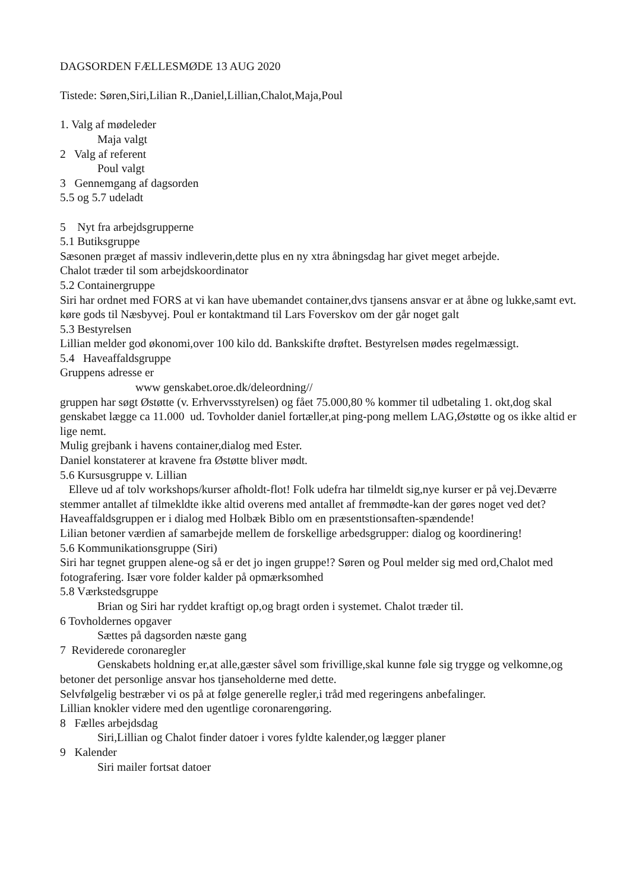DAGSORDEN FÆLLESMØDE 13 AUG 2020
Tistede: Søren,Siri,Lilian R.,Daniel,Lillian,Chalot,Maja,Poul
1. Valg af mødeleder
Maja valgt
2 Valg af referent
Poul valgt
3 Gennemgang af dagsorden
5.5 og 5.7 udeladt
5 Nyt fra arbejdsgrupperne
5.1 Butiksgruppe
Sæsonen præget af massiv indleverin,dette plus en ny xtra åbningsdag har givet meget arbejde.
Chalot træder til som arbejdskoordinator
5.2 Containergruppe
Siri har ordnet med FORS at vi kan have ubemandet container,dvs tjansens ansvar er at åbne og lukke,samt evt. køre gods til Næsbyvej. Poul er kontaktmand til Lars Foverskov om der går noget galt
5.3 Bestyrelsen
Lillian melder god økonomi,over 100 kilo dd. Bankskifte drøftet. Bestyrelsen mødes regelmæssigt.
5.4 Haveaffaldsgruppe
Gruppens adresse er
www genskabet.oroe.dk/deleordning//
gruppen har søgt Østøtte (v. Erhvervsstyrelsen) og fået 75.000,80 % kommer til udbetaling 1. okt,dog skal genskabet lægge ca 11.000 ud. Tovholder daniel fortæller,at ping-pong mellem LAG,Østøtte og os ikke altid er lige nemt.
Mulig grejbank i havens container,dialog med Ester.
Daniel konstaterer at kravene fra Østøtte bliver mødt.
5.6 Kursusgruppe v. Lillian
Elleve ud af tolv workshops/kurser afholdt-flot! Folk udefra har tilmeldt sig,nye kurser er på vej.Deværre stemmer antallet af tilmekldte ikke altid overens med antallet af fremmødte-kan der gøres noget ved det?
Haveaffaldsgruppen er i dialog med Holbæk Biblo om en præsentstionsaften-spændende!
Lilian betoner værdien af samarbejde mellem de forskellige arbedsgrupper: dialog og koordinering!
5.6 Kommunikationsgruppe (Siri)
Siri har tegnet gruppen alene-og så er det jo ingen gruppe!? Søren og Poul melder sig med ord,Chalot med fotografering. Især vore folder kalder på opmærksomhed
5.8 Værkstedsgruppe
Brian og Siri har ryddet kraftigt op,og bragt orden i systemet. Chalot træder til.
6 Tovholdernes opgaver
Sættes på dagsorden næste gang
7 Reviderede coronaregler
Genskabets holdning er,at alle,gæster såvel som frivillige,skal kunne føle sig trygge og velkomne,og betoner det personlige ansvar hos tjanseholderne med dette.
Selvfølgelig bestræber vi os på at følge generelle regler,i tråd med regeringens anbefalinger.
Lillian knokler videre med den ugentlige coronarengøring.
8 Fælles arbejdsdag
Siri,Lillian og Chalot finder datoer i vores fyldte kalender,og lægger planer
9 Kalender
Siri mailer fortsat datoer